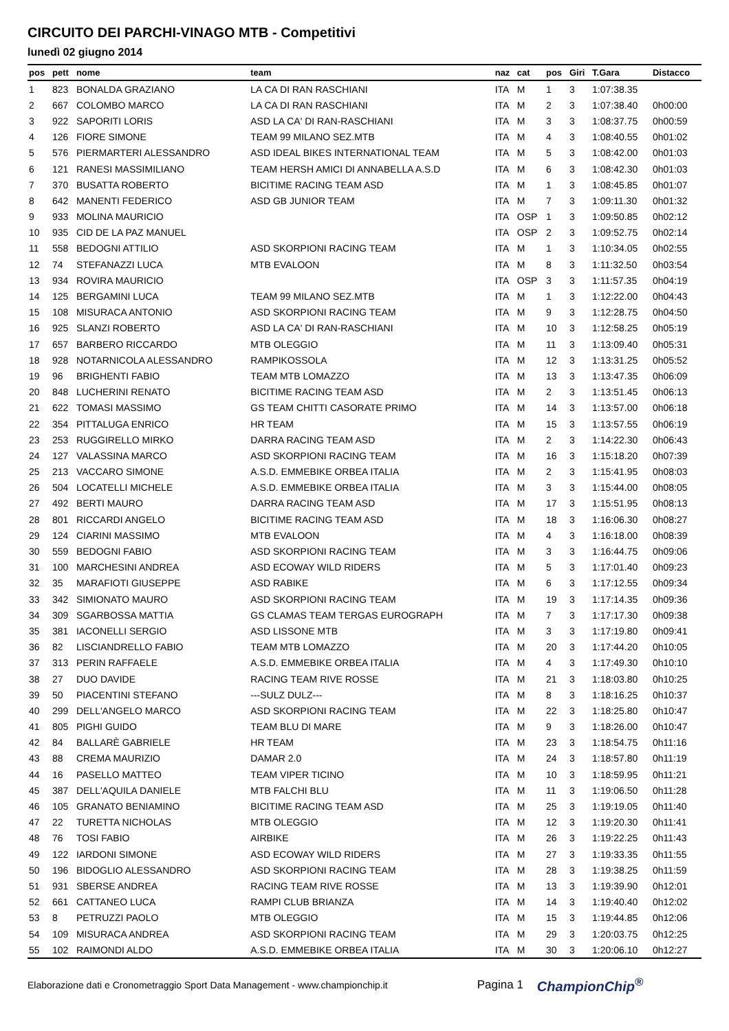CIRCUITO DEI PARCHI-VINAGO MTB - Competitivi
lunedì 02 giugno 2014
| pos | pett | nome | team | naz | cat | pos | Giri | T.Gara | Distacco |
| --- | --- | --- | --- | --- | --- | --- | --- | --- | --- |
| 1 | 823 | BONALDA GRAZIANO | LA CA DI RAN RASCHIANI | ITA | M | 1 | 3 | 1:07:38.35 | |
| 2 | 667 | COLOMBO MARCO | LA CA DI RAN RASCHIANI | ITA | M | 2 | 3 | 1:07:38.40 | 0h00:00 |
| 3 | 922 | SAPORITI LORIS | ASD LA CA' DI RAN-RASCHIANI | ITA | M | 3 | 3 | 1:08:37.75 | 0h00:59 |
| 4 | 126 | FIORE SIMONE | TEAM 99 MILANO SEZ.MTB | ITA | M | 4 | 3 | 1:08:40.55 | 0h01:02 |
| 5 | 576 | PIERMARTERI ALESSANDRO | ASD IDEAL BIKES INTERNATIONAL TEAM | ITA | M | 5 | 3 | 1:08:42.00 | 0h01:03 |
| 6 | 121 | RANESI MASSIMILIANO | TEAM HERSH AMICI DI ANNABELLA A.S.D | ITA | M | 6 | 3 | 1:08:42.30 | 0h01:03 |
| 7 | 370 | BUSATTA ROBERTO | BICITIME RACING TEAM ASD | ITA | M | 1 | 3 | 1:08:45.85 | 0h01:07 |
| 8 | 642 | MANENTI FEDERICO | ASD GB JUNIOR TEAM | ITA | M | 7 | 3 | 1:09:11.30 | 0h01:32 |
| 9 | 933 | MOLINA MAURICIO | | ITA | OSP | 1 | 3 | 1:09:50.85 | 0h02:12 |
| 10 | 935 | CID DE LA PAZ MANUEL | | ITA | OSP | 2 | 3 | 1:09:52.75 | 0h02:14 |
| 11 | 558 | BEDOGNI ATTILIO | ASD SKORPIONI RACING TEAM | ITA | M | 1 | 3 | 1:10:34.05 | 0h02:55 |
| 12 | 74 | STEFANAZZI LUCA | MTB EVALOON | ITA | M | 8 | 3 | 1:11:32.50 | 0h03:54 |
| 13 | 934 | ROVIRA MAURICIO | | ITA | OSP | 3 | 3 | 1:11:57.35 | 0h04:19 |
| 14 | 125 | BERGAMINI LUCA | TEAM 99 MILANO SEZ.MTB | ITA | M | 1 | 3 | 1:12:22.00 | 0h04:43 |
| 15 | 108 | MISURACA ANTONIO | ASD SKORPIONI RACING TEAM | ITA | M | 9 | 3 | 1:12:28.75 | 0h04:50 |
| 16 | 925 | SLANZI ROBERTO | ASD LA CA' DI RAN-RASCHIANI | ITA | M | 10 | 3 | 1:12:58.25 | 0h05:19 |
| 17 | 657 | BARBERO RICCARDO | MTB OLEGGIO | ITA | M | 11 | 3 | 1:13:09.40 | 0h05:31 |
| 18 | 928 | NOTARNICOLA ALESSANDRO | RAMPIKOSSOLA | ITA | M | 12 | 3 | 1:13:31.25 | 0h05:52 |
| 19 | 96 | BRIGHENTI FABIO | TEAM MTB LOMAZZO | ITA | M | 13 | 3 | 1:13:47.35 | 0h06:09 |
| 20 | 848 | LUCHERINI RENATO | BICITIME RACING TEAM ASD | ITA | M | 2 | 3 | 1:13:51.45 | 0h06:13 |
| 21 | 622 | TOMASI MASSIMO | GS TEAM CHITTI CASORATE PRIMO | ITA | M | 14 | 3 | 1:13:57.00 | 0h06:18 |
| 22 | 354 | PITTALUGA ENRICO | HR TEAM | ITA | M | 15 | 3 | 1:13:57.55 | 0h06:19 |
| 23 | 253 | RUGGIRELLO MIRKO | DARRA RACING TEAM ASD | ITA | M | 2 | 3 | 1:14:22.30 | 0h06:43 |
| 24 | 127 | VALASSINA MARCO | ASD SKORPIONI RACING TEAM | ITA | M | 16 | 3 | 1:15:18.20 | 0h07:39 |
| 25 | 213 | VACCARO SIMONE | A.S.D. EMMEBIKE ORBEA ITALIA | ITA | M | 2 | 3 | 1:15:41.95 | 0h08:03 |
| 26 | 504 | LOCATELLI MICHELE | A.S.D. EMMEBIKE ORBEA ITALIA | ITA | M | 3 | 3 | 1:15:44.00 | 0h08:05 |
| 27 | 492 | BERTI MAURO | DARRA RACING TEAM ASD | ITA | M | 17 | 3 | 1:15:51.95 | 0h08:13 |
| 28 | 801 | RICCARDI ANGELO | BICITIME RACING TEAM ASD | ITA | M | 18 | 3 | 1:16:06.30 | 0h08:27 |
| 29 | 124 | CIARINI MASSIMO | MTB EVALOON | ITA | M | 4 | 3 | 1:16:18.00 | 0h08:39 |
| 30 | 559 | BEDOGNI FABIO | ASD SKORPIONI RACING TEAM | ITA | M | 3 | 3 | 1:16:44.75 | 0h09:06 |
| 31 | 100 | MARCHESINI ANDREA | ASD ECOWAY WILD RIDERS | ITA | M | 5 | 3 | 1:17:01.40 | 0h09:23 |
| 32 | 35 | MARAFIOTI GIUSEPPE | ASD RABIKE | ITA | M | 6 | 3 | 1:17:12.55 | 0h09:34 |
| 33 | 342 | SIMIONATO MAURO | ASD SKORPIONI RACING TEAM | ITA | M | 19 | 3 | 1:17:14.35 | 0h09:36 |
| 34 | 309 | SGARBOSSA MATTIA | GS CLAMAS TEAM TERGAS EUROGRAPH | ITA | M | 7 | 3 | 1:17:17.30 | 0h09:38 |
| 35 | 381 | IACONELLI SERGIO | ASD LISSONE MTB | ITA | M | 3 | 3 | 1:17:19.80 | 0h09:41 |
| 36 | 82 | LISCIANDRELLO FABIO | TEAM MTB LOMAZZO | ITA | M | 20 | 3 | 1:17:44.20 | 0h10:05 |
| 37 | 313 | PERIN RAFFAELE | A.S.D. EMMEBIKE ORBEA ITALIA | ITA | M | 4 | 3 | 1:17:49.30 | 0h10:10 |
| 38 | 27 | DUO DAVIDE | RACING TEAM RIVE ROSSE | ITA | M | 21 | 3 | 1:18:03.80 | 0h10:25 |
| 39 | 50 | PIACENTINI STEFANO | ---SULZ DULZ--- | ITA | M | 8 | 3 | 1:18:16.25 | 0h10:37 |
| 40 | 299 | DELL'ANGELO MARCO | ASD SKORPIONI RACING TEAM | ITA | M | 22 | 3 | 1:18:25.80 | 0h10:47 |
| 41 | 805 | PIGHI GUIDO | TEAM BLU DI MARE | ITA | M | 9 | 3 | 1:18:26.00 | 0h10:47 |
| 42 | 84 | BALLARÈ GABRIELE | HR TEAM | ITA | M | 23 | 3 | 1:18:54.75 | 0h11:16 |
| 43 | 88 | CREMA MAURIZIO | DAMAR 2.0 | ITA | M | 24 | 3 | 1:18:57.80 | 0h11:19 |
| 44 | 16 | PASELLO MATTEO | TEAM VIPER TICINO | ITA | M | 10 | 3 | 1:18:59.95 | 0h11:21 |
| 45 | 387 | DELL'AQUILA DANIELE | MTB FALCHI BLU | ITA | M | 11 | 3 | 1:19:06.50 | 0h11:28 |
| 46 | 105 | GRANATO BENIAMINO | BICITIME RACING TEAM ASD | ITA | M | 25 | 3 | 1:19:19.05 | 0h11:40 |
| 47 | 22 | TURETTA NICHOLAS | MTB OLEGGIO | ITA | M | 12 | 3 | 1:19:20.30 | 0h11:41 |
| 48 | 76 | TOSI FABIO | AIRBIKE | ITA | M | 26 | 3 | 1:19:22.25 | 0h11:43 |
| 49 | 122 | IARDONI SIMONE | ASD ECOWAY WILD RIDERS | ITA | M | 27 | 3 | 1:19:33.35 | 0h11:55 |
| 50 | 196 | BIDOGLIO ALESSANDRO | ASD SKORPIONI RACING TEAM | ITA | M | 28 | 3 | 1:19:38.25 | 0h11:59 |
| 51 | 931 | SBERSE ANDREA | RACING TEAM RIVE ROSSE | ITA | M | 13 | 3 | 1:19:39.90 | 0h12:01 |
| 52 | 661 | CATTANEO LUCA | RAMPI CLUB BRIANZA | ITA | M | 14 | 3 | 1:19:40.40 | 0h12:02 |
| 53 | 8 | PETRUZZI PAOLO | MTB OLEGGIO | ITA | M | 15 | 3 | 1:19:44.85 | 0h12:06 |
| 54 | 109 | MISURACA ANDREA | ASD SKORPIONI RACING TEAM | ITA | M | 29 | 3 | 1:20:03.75 | 0h12:25 |
| 55 | 102 | RAIMONDI ALDO | A.S.D. EMMEBIKE ORBEA ITALIA | ITA | M | 30 | 3 | 1:20:06.10 | 0h12:27 |
Elaborazione dati e Cronometraggio Sport Data Management - www.championchip.it Pagina 1 ChampionChip<sup>®</sup>